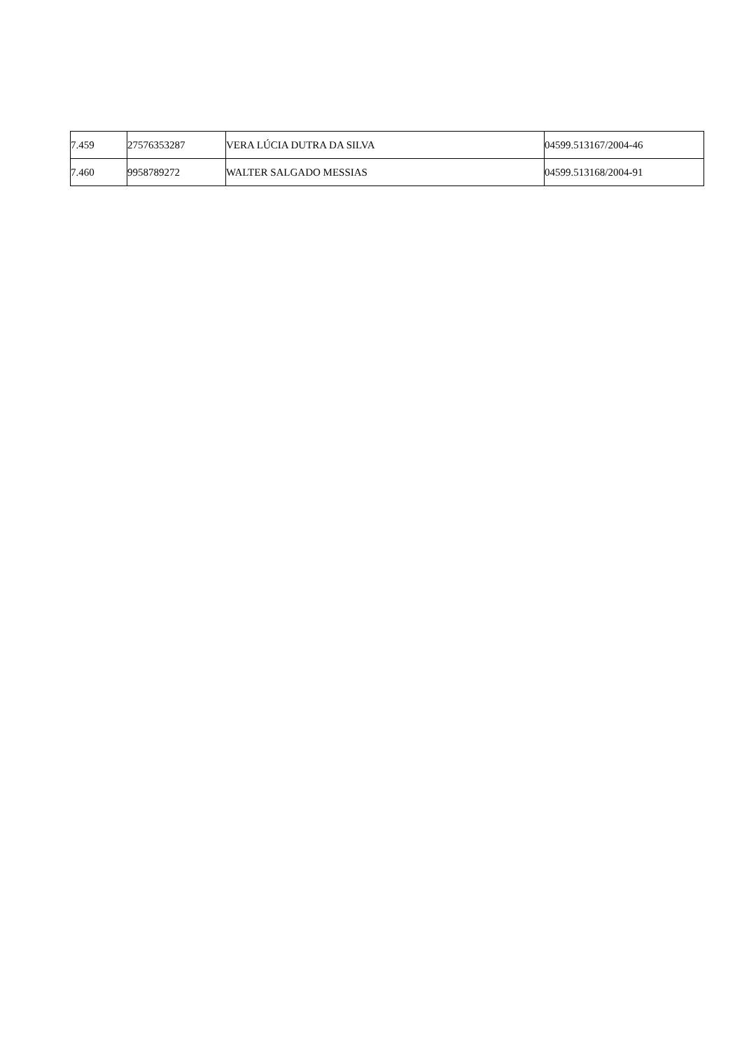| 7.459 | 27576353287 | VERA LÚCIA DUTRA DA SILVA | 04599.513167/2004-46 |
| 7.460 | 9958789272 | WALTER SALGADO MESSIAS | 04599.513168/2004-91 |